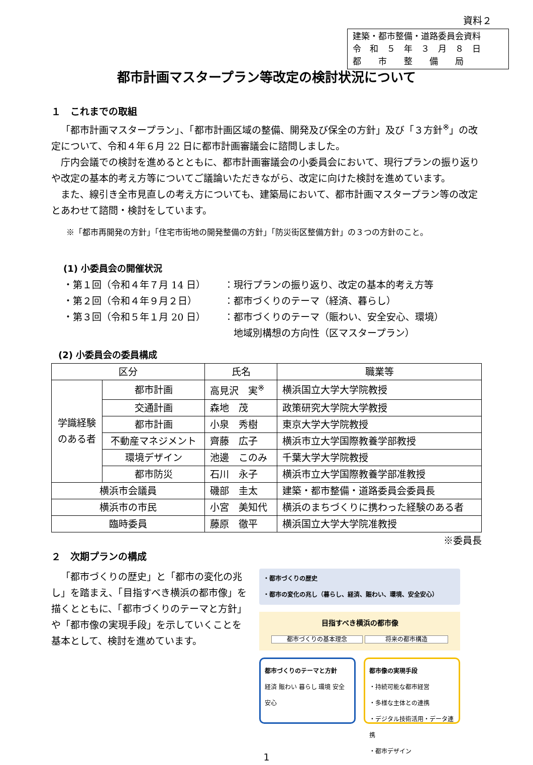資料２
建築・都市整備・道路委員会資料
令　和　５　年　３　月　８　日
都　　市　　整　　備　　局
都市計画マスタープラン等改定の検討状況について
１　これまでの取組
「都市計画マスタープラン」、「都市計画区域の整備、開発及び保全の方針」及び「３方針<sup>※</sup>」の改定について、令和４年６月 22 日に都市計画審議会に諮問しました。
庁内会議での検討を進めるとともに、都市計画審議会の小委員会において、現行プランの振り返りや改定の基本的考え方等についてご議論いただきながら、改定に向けた検討を進めています。
また、線引き全市見直しの考え方についても、建築局において、都市計画マスタープラン等の改定とあわせて諮問・検討をしています。
※「都市再開発の方針」「住宅市街地の開発整備の方針」「防災街区整備方針」の３つの方針のこと。
(1) 小委員会の開催状況
・第１回（令和４年７月 14 日） ：現行プランの振り返り、改定の基本的考え方等
・第２回（令和４年９月２日） ：都市づくりのテーマ（経済、暮らし）
・第３回（令和５年１月 20 日） ：都市づくりのテーマ（賑わい、安全安心、環境）
　地域別構想の方向性（区マスタープラン）
(2) 小委員会の委員構成
| 区分 | | 氏名 | 職業等 |
| --- | --- | --- | --- |
| 学識経験のある者 | 都市計画 | 高見沢 実<sup>※</sup> | 横浜国立大学大学院教授 |
| | 交通計画 | 森地 茂 | 政策研究大学院大学教授 |
| | 都市計画 | 小泉 秀樹 | 東京大学大学院教授 |
| | 不動産マネジメント | 齊藤 広子 | 横浜市立大学国際教養学部教授 |
| | 環境デザイン | 池邊 このみ | 千葉大学大学院教授 |
| | 都市防災 | 石川 永子 | 横浜市立大学国際教養学部准教授 |
| 横浜市会議員 | | 磯部 圭太 | 建築・都市整備・道路委員会委員長 |
| 横浜市の市民 | | 小宮 美知代 | 横浜のまちづくりに携わった経験のある者 |
| 臨時委員 | | 藤原 徹平 | 横浜国立大学大学院准教授 |
※委員長
２　次期プランの構成
「都市づくりの歴史」と「都市の変化の兆し」を踏まえ、「目指すべき横浜の都市像」を描くとともに、「都市づくりのテーマと方針」や「都市像の実現手段」を示していくことを基本として、検討を進めています。
・都市づくりの歴史
・都市の変化の兆し（暮らし、経済、賑わい、環境、安全安心）
目指すべき横浜の都市像
都市づくりの基本理念 将来の都市構造
都市づくりのテーマと方針
経済 賑わい 暮らし 環境 安全安心
都市像の実現手段
・持続可能な都市経営
・多様な主体との連携
・デジタル技術活用・データ連携
・都市デザイン
1